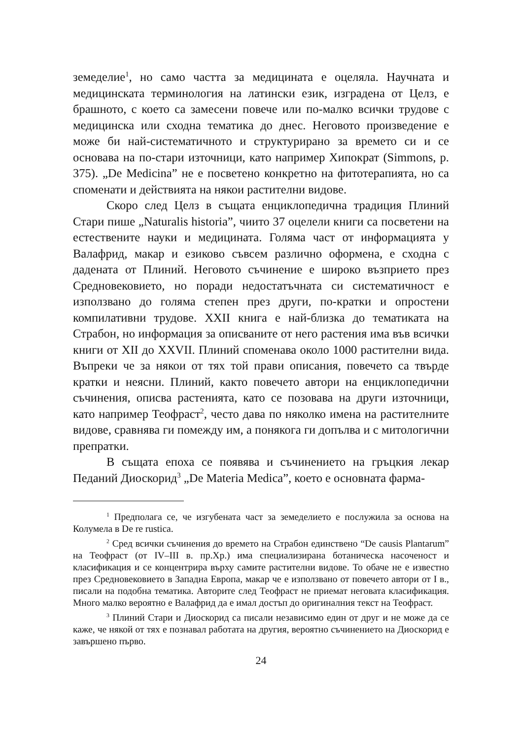земеделие<sup>1</sup>, но само частта за медицината е оцеляла. Научната и медицинската терминология на латински език, изградена от Целз, е брашното, с което са замесени повече или по-малко всички трудове с медицинска или сходна тематика до днес. Неговото произведение е може би най-систематичното и структурирано за времето си и се основава на по-стари източници, като например Хипократ (Simmons, p. 375). „De Medicina” не е посветено конкретно на фитотерапията, но са споменати и действията на някои растителни видове.
Скоро след Целз в същата енциклопедична традиция Плиний Стари пише „Naturalis historia”, чиито 37 оцелели книги са посветени на естествените науки и медицината. Голяма част от информацията у Валафрид, макар и езиково съвсем различно оформена, е сходна с дадената от Плиний. Неговото съчинение е широко възприето през Средновековието, но поради недостатъчната си систематичност е използвано до голяма степен през други, по-кратки и опростени компилативни трудове. XXII книга е най-близка до тематиката на Страбон, но информация за описваните от него растения има във всички книги от XII до XXVII. Плиний споменава около 1000 растителни вида. Въпреки че за някои от тях той прави описания, повечето са твърде кратки и неясни. Плиний, както повечето автори на енциклопедични съчинения, описва растенията, като се позовава на други източници, като например Теофраст<sup>2</sup>, често дава по няколко имена на растителните видове, сравнява ги помежду им, а понякога ги допълва и с митологични препратки.
В същата епоха се появява и съчинението на гръцкия лекар Педаний Диоскорид<sup>3</sup> „De Materia Medica”, което е основната фарма-
<sup>1</sup> Предполага се, че изгубената част за земеделието е послужила за основа на Колумела в De re rustica.
<sup>2</sup> Сред всички съчинения до времето на Страбон единствено “De causis Plantarum” на Теофраст (от IV–III в. пр.Хр.) има специализирана ботаническа насоченост и класификация и се концентрира върху самите растителни видове. То обаче не е известно през Средновековието в Западна Европа, макар че е използвано от повечето автори от I в., писали на подобна тематика. Авторите след Теофраст не приемат неговата класификация. Много малко вероятно е Валафрид да е имал достъп до оригиналния текст на Теофраст.
<sup>3</sup> Плиний Стари и Диоскорид са писали независимо един от друг и не може да се каже, че някой от тях е познавал работата на другия, вероятно съчинението на Диоскорид е завършено първо.
24